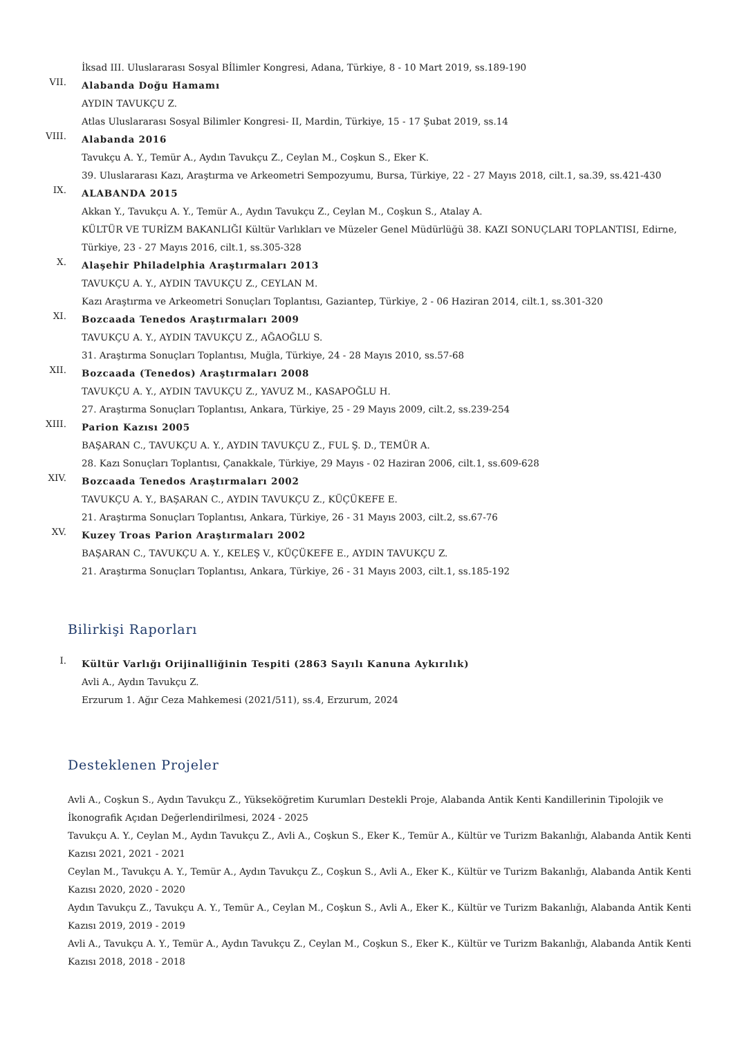İksad III. Uluslararası Sosyal Bİlimler Kongresi, Adana, Türkiye, 8 - 10 Mart 2019, ss.189-190
VII.
Alabanda Doğu Hamamı
AYDIN TAVUKÇU Z.
Atlas Uluslararası Sosyal Bilimler Kongresi- II, Mardin, Türkiye, 15 - 17 Şubat 2019, ss.14
VIII.
Alabanda 2016
Tavukçu A. Y., Temür A., Aydın Tavukçu Z., Ceylan M., Coşkun S., Eker K.
39. Uluslararası Kazı, Araştırma ve Arkeometri Sempozyumu, Bursa, Türkiye, 22 - 27 Mayıs 2018, cilt.1, sa.39, ss.421-430
IX.
ALABANDA 2015
Akkan Y., Tavukçu A. Y., Temür A., Aydın Tavukçu Z., Ceylan M., Coşkun S., Atalay A.
KÜLTÜR VE TURİZM BAKANLIĞI Kültür Varlıkları ve Müzeler Genel Müdürlüğü 38. KAZI SONUÇLARI TOPLANTISI, Edirne, Türkiye, 23 - 27 Mayıs 2016, cilt.1, ss.305-328
X.
Alaşehir Philadelphia Araştırmaları 2013
TAVUKÇU A. Y., AYDIN TAVUKÇU Z., CEYLAN M.
Kazı Araştırma ve Arkeometri Sonuçları Toplantısı, Gaziantep, Türkiye, 2 - 06 Haziran 2014, cilt.1, ss.301-320
XI.
Bozcaada Tenedos Araştırmaları 2009
TAVUKÇU A. Y., AYDIN TAVUKÇU Z., AĞAOĞLU S.
31. Araştırma Sonuçları Toplantısı, Muğla, Türkiye, 24 - 28 Mayıs 2010, ss.57-68
XII.
Bozcaada (Tenedos) Araştırmaları 2008
TAVUKÇU A. Y., AYDIN TAVUKÇU Z., YAVUZ M., KASAPOĞLU H.
27. Araştırma Sonuçları Toplantısı, Ankara, Türkiye, 25 - 29 Mayıs 2009, cilt.2, ss.239-254
XIII.
Parion Kazısı 2005
BAŞARAN C., TAVUKÇU A. Y., AYDIN TAVUKÇU Z., FUL Ş. D., TEMÜR A.
28. Kazı Sonuçları Toplantısı, Çanakkale, Türkiye, 29 Mayıs - 02 Haziran 2006, cilt.1, ss.609-628
XIV.
Bozcaada Tenedos Araştırmaları 2002
TAVUKÇU A. Y., BAŞARAN C., AYDIN TAVUKÇU Z., KÜÇÜKEFE E.
21. Araştırma Sonuçları Toplantısı, Ankara, Türkiye, 26 - 31 Mayıs 2003, cilt.2, ss.67-76
XV.
Kuzey Troas Parion Araştırmaları 2002
BAŞARAN C., TAVUKÇU A. Y., KELEŞ V., KÜÇÜKEFE E., AYDIN TAVUKÇU Z.
21. Araştırma Sonuçları Toplantısı, Ankara, Türkiye, 26 - 31 Mayıs 2003, cilt.1, ss.185-192
Bilirkişi Raporları
I.
Kültür Varlığı Orijinalliğinin Tespiti (2863 Sayılı Kanuna Aykırılık)
Avli A., Aydın Tavukçu Z.
Erzurum 1. Ağır Ceza Mahkemesi (2021/511), ss.4, Erzurum, 2024
Desteklenen Projeler
Avli A., Coşkun S., Aydın Tavukçu Z., Yükseköğretim Kurumları Destekli Proje, Alabanda Antik Kenti Kandillerinin Tipolojik ve İkonografik Açıdan Değerlendirilmesi, 2024 - 2025
Tavukçu A. Y., Ceylan M., Aydın Tavukçu Z., Avli A., Coşkun S., Eker K., Temür A., Kültür ve Turizm Bakanlığı, Alabanda Antik Kenti Kazısı 2021, 2021 - 2021
Ceylan M., Tavukçu A. Y., Temür A., Aydın Tavukçu Z., Coşkun S., Avli A., Eker K., Kültür ve Turizm Bakanlığı, Alabanda Antik Kenti Kazısı 2020, 2020 - 2020
Aydın Tavukçu Z., Tavukçu A. Y., Temür A., Ceylan M., Coşkun S., Avli A., Eker K., Kültür ve Turizm Bakanlığı, Alabanda Antik Kenti Kazısı 2019, 2019 - 2019
Avli A., Tavukçu A. Y., Temür A., Aydın Tavukçu Z., Ceylan M., Coşkun S., Eker K., Kültür ve Turizm Bakanlığı, Alabanda Antik Kenti Kazısı 2018, 2018 - 2018